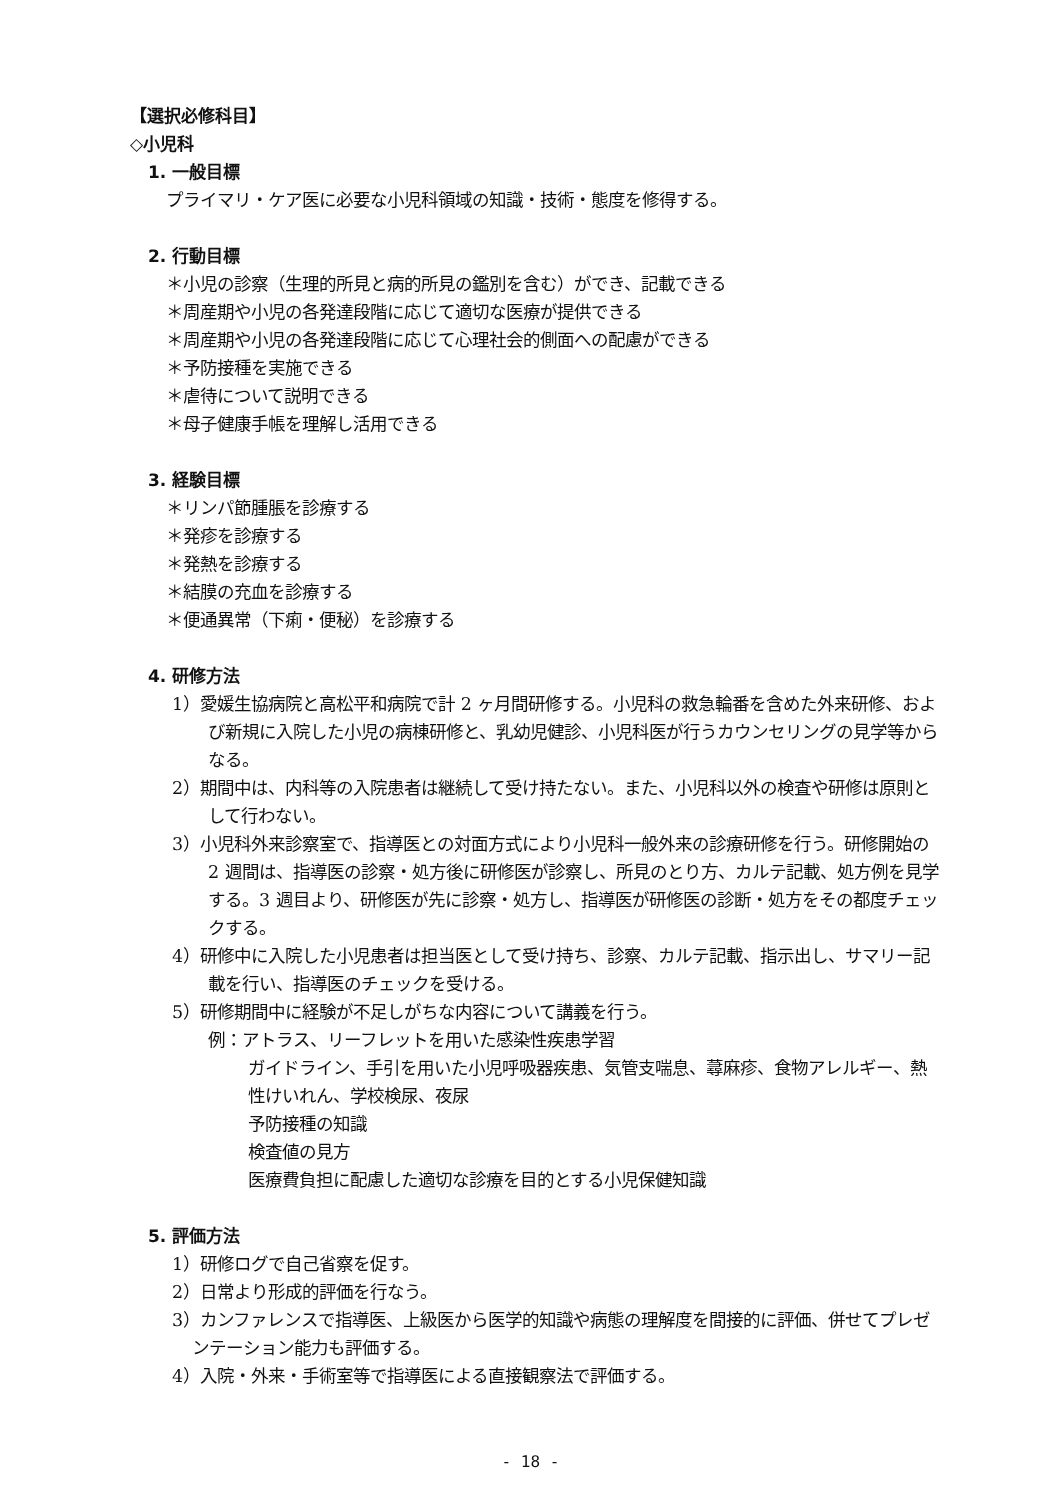【選択必修科目】
◇小児科
1. 一般目標
プライマリ・ケア医に必要な小児科領域の知識・技術・態度を修得する。
2. 行動目標
＊小児の診察（生理的所見と病的所見の鑑別を含む）ができ、記載できる
＊周産期や小児の各発達段階に応じて適切な医療が提供できる
＊周産期や小児の各発達段階に応じて心理社会的側面への配慮ができる
＊予防接種を実施できる
＊虐待について説明できる
＊母子健康手帳を理解し活用できる
3. 経験目標
＊リンパ節腫脹を診療する
＊発疹を診療する
＊発熱を診療する
＊結膜の充血を診療する
＊便通異常（下痢・便秘）を診療する
4. 研修方法
1）愛媛生協病院と高松平和病院で計 2 ヶ月間研修する。小児科の救急輪番を含めた外来研修、および新規に入院した小児の病棟研修と、乳幼児健診、小児科医が行うカウンセリングの見学等からなる。
2）期間中は、内科等の入院患者は継続して受け持たない。また、小児科以外の検査や研修は原則として行わない。
3）小児科外来診察室で、指導医との対面方式により小児科一般外来の診療研修を行う。研修開始の 2 週間は、指導医の診察・処方後に研修医が診察し、所見のとり方、カルテ記載、処方例を見学する。3 週目より、研修医が先に診察・処方し、指導医が研修医の診断・処方をその都度チェックする。
4）研修中に入院した小児患者は担当医として受け持ち、診察、カルテ記載、指示出し、サマリー記載を行い、指導医のチェックを受ける。
5）研修期間中に経験が不足しがちな内容について講義を行う。
例：アトラス、リーフレットを用いた感染性疾患学習
ガイドライン、手引を用いた小児呼吸器疾患、気管支喘息、蕁麻疹、食物アレルギー、熱性けいれん、学校検尿、夜尿
予防接種の知識
検査値の見方
医療費負担に配慮した適切な診療を目的とする小児保健知識
5. 評価方法
1）研修ログで自己省察を促す。
2）日常より形成的評価を行なう。
3）カンファレンスで指導医、上級医から医学的知識や病態の理解度を間接的に評価、併せてプレゼンテーション能力も評価する。
4）入院・外来・手術室等で指導医による直接観察法で評価する。
- 18 -